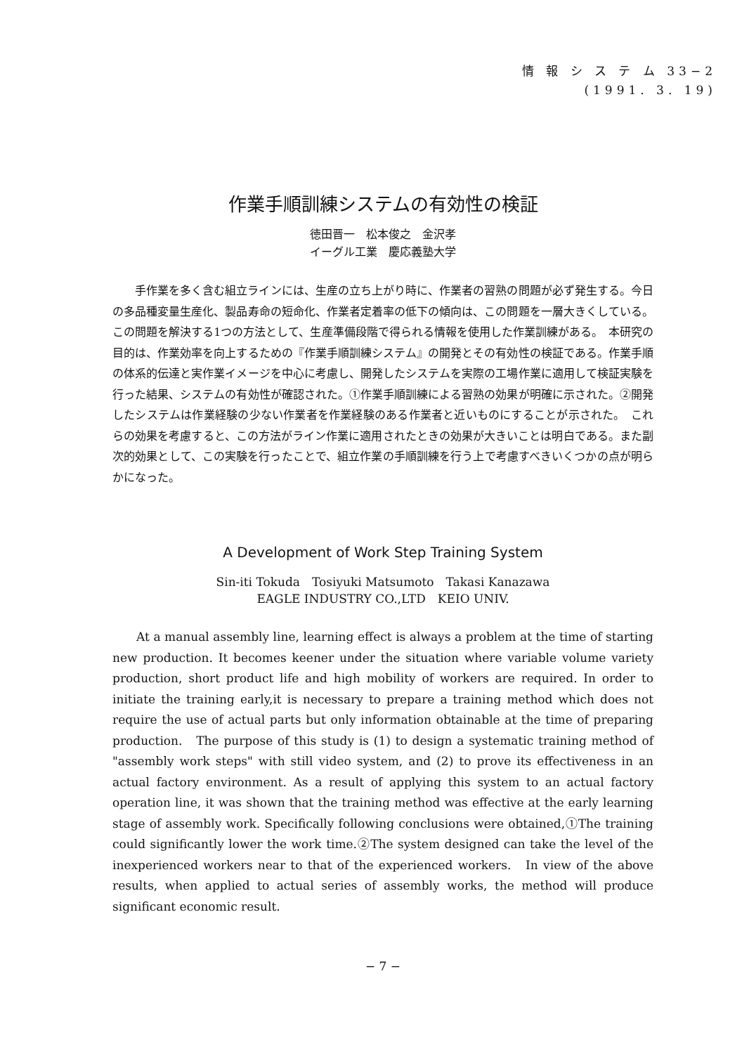情 報 シ ス テ ム 33−2
(1991. 3. 19)
作業手順訓練システムの有効性の検証
徳田晋一　松本俊之　金沢孝
イーグル工業　慶応義塾大学
手作業を多く含む組立ラインには、生産の立ち上がり時に、作業者の習熟の問題が必ず発生する。今日の多品種変量生産化、製品寿命の短命化、作業者定着率の低下の傾向は、この問題を一層大きくしている。この問題を解決する1つの方法として、生産準備段階で得られる情報を使用した作業訓練がある。　本研究の目的は、作業効率を向上するための『作業手順訓練システム』の開発とその有効性の検証である。作業手順の体系的伝達と実作業イメージを中心に考慮し、開発したシステムを実際の工場作業に適用して検証実験を行った結果、システムの有効性が確認された。①作業手順訓練による習熟の効果が明確に示された。②開発したシステムは作業経験の少ない作業者を作業経験のある作業者と近いものにすることが示された。　これらの効果を考慮すると、この方法がライン作業に適用されたときの効果が大きいことは明白である。また副次的効果として、この実験を行ったことで、組立作業の手順訓練を行う上で考慮すべきいくつかの点が明らかになった。
A Development of Work Step Training System
Sin-iti Tokuda　Tosiyuki Matsumoto　Takasi Kanazawa
EAGLE INDUSTRY CO.,LTD　KEIO UNIV.
At a manual assembly line, learning effect is always a problem at the time of starting new production. It becomes keener under the situation where variable volume variety production, short product life and high mobility of workers are required. In order to initiate the training early,it is necessary to prepare a training method which does not require the use of actual parts but only information obtainable at the time of preparing production.　The purpose of this study is (1) to design a systematic training method of "assembly work steps" with still video system, and (2) to prove its effectiveness in an actual factory environment. As a result of applying this system to an actual factory operation line, it was shown that the training method was effective at the early learning stage of assembly work. Specifically following conclusions were obtained,①The training could significantly lower the work time.②The system designed can take the level of the inexperienced workers near to that of the experienced workers.　In view of the above results, when applied to actual series of assembly works, the method will produce significant economic result.
− 7 −